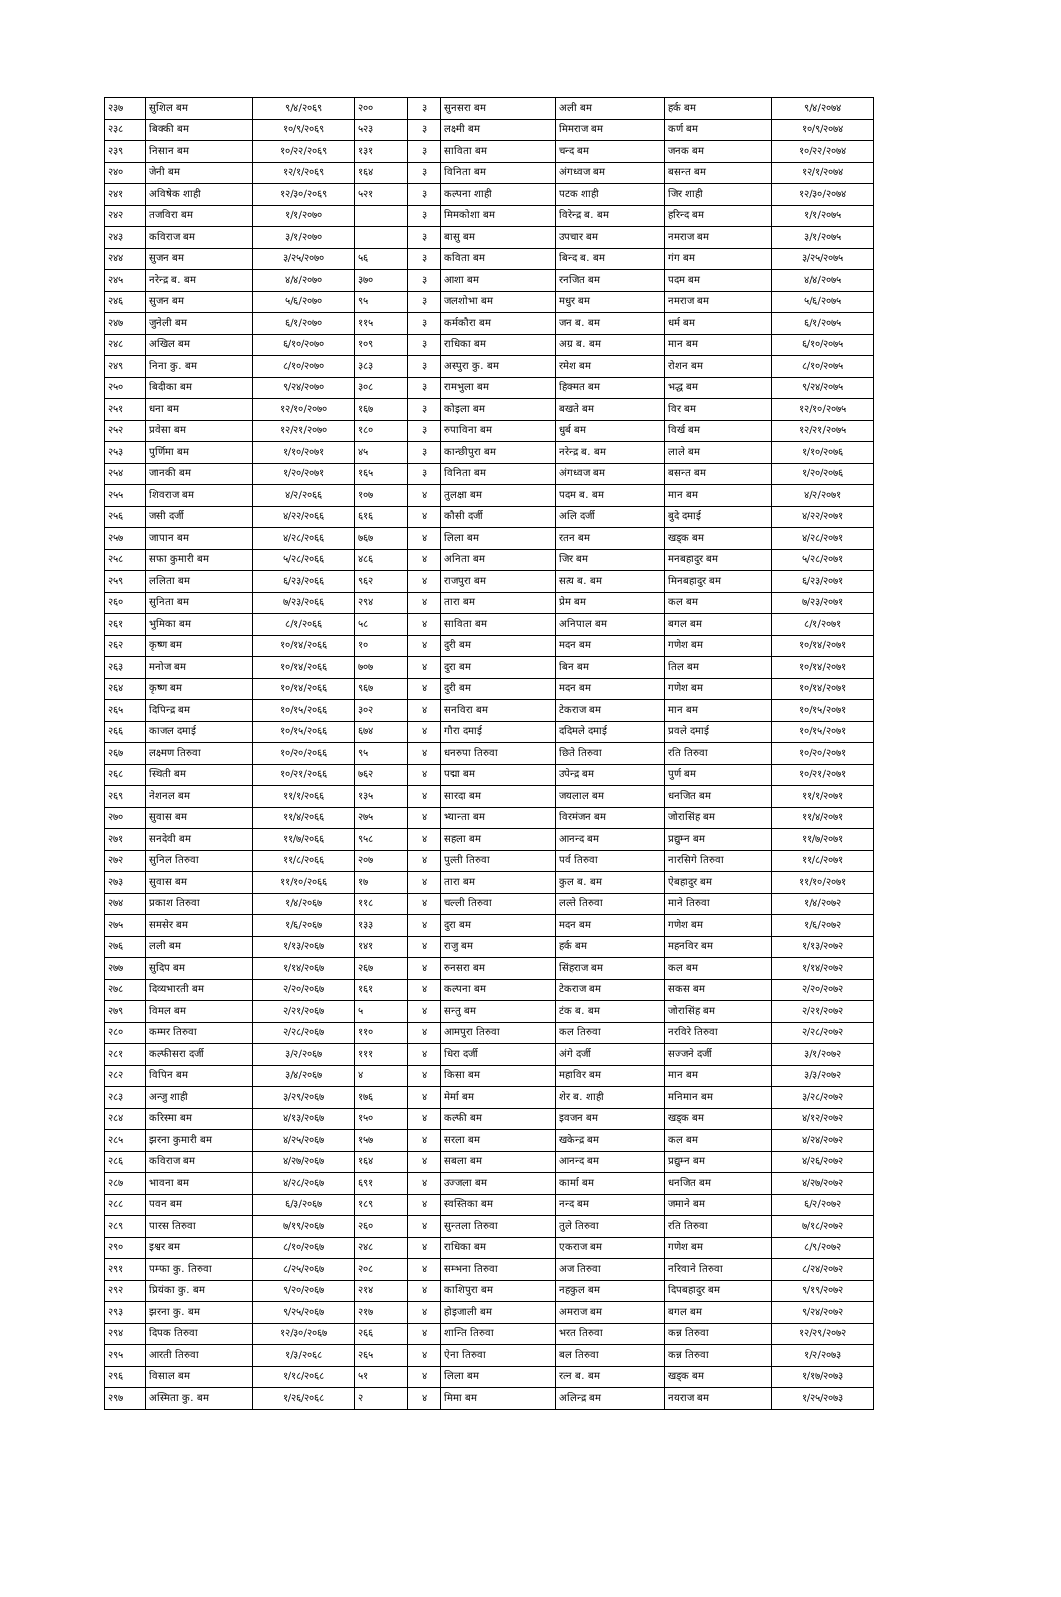| २३७ | सुशिल बम | ९/४/२०६९ | २०० | ३ | सुनसरा बम | अली बम | हर्क बम | ९/४/२०७४ |
| २३८ | बिक्की बम | १०/९/२०६९ | ५२३ | ३ | लक्ष्मी बम | मिमराज बम | कर्ण बम | १०/९/२०७४ |
| २३९ | निसान बम | १०/२२/२०६९ | १३१ | ३ | साविता बम | चन्द बम | जनक बम | १०/२२/२०७४ |
| २४० | जेनी बम | १२/१/२०६९ | १६४ | ३ | विनिता बम | अंगध्वज बम | बसन्त बम | १२/१/२०७४ |
| २४१ | अविषेक शाही | १२/३०/२०६९ | ५२१ | ३ | कल्पना शाही | पटक शाही | जिर शाही | १२/३०/२०७४ |
| २४२ | तजविरा बम | १/१/२०७० | | ३ | मिमकोशा बम | विरेन्द्र ब. बम | हरिन्द बम | १/१/२०७५ |
| २४३ | कविराज बम | ३/१/२०७० | | ३ | बासु बम | उपचार बम | नमराज बम | ३/१/२०७५ |
| २४४ | सुजन बम | ३/२५/२०७० | ५६ | ३ | कविता बम | बिन्द ब. बम | गंग बम | ३/२५/२०७५ |
| २४५ | नरेन्द्र ब. बम | ४/४/२०७० | ३७० | ३ | आशा बम | रनजित बम | पदम बम | ४/४/२०७५ |
| २४६ | सुजन बम | ५/६/२०७० | ९५ | ३ | जलशोभा बम | मधुर बम | नमराज बम | ५/६/२०७५ |
| २४७ | जुनेली बम | ६/१/२०७० | ११५ | ३ | कर्मकौरा बम | जन ब. बम | धर्म बम | ६/१/२०७५ |
| २४८ | अखिल बम | ६/१०/२०७० | १०९ | ३ | राधिका बम | अग्र ब. बम | मान बम | ६/१०/२०७५ |
| २४९ | निना कु. बम | ८/१०/२०७० | ३८३ | ३ | अस्पुरा कु. बम | रमेश बम | रोशन बम | ८/१०/२०७५ |
| २५० | बिदीका बम | ९/२४/२०७० | ३०८ | ३ | रामभुला बम | हिक्मत बम | भद्ध बम | ९/२४/२०७५ |
| २५१ | धना बम | १२/१०/२०७० | १६७ | ३ | कोइला बम | बखते बम | विर बम | १२/१०/२०७५ |
| २५२ | प्रवेसा बम | १२/२१/२०७० | १८० | ३ | रुपाविना बम | धुर्ब बम | विर्ख बम | १२/२१/२०७५ |
| २५३ | पुर्णिमा बम | १/१०/२०७१ | ४५ | ३ | कान्छीपुरा बम | नरेन्द्र ब. बम | लाले बम | १/१०/२०७६ |
| २५४ | जानकी बम | १/२०/२०७१ | १६५ | ३ | विनिता बम | अंगध्वज बम | बसन्त बम | १/२०/२०७६ |
| २५५ | शिवराज बम | ४/२/२०६६ | १०७ | ४ | तुलक्षा बम | पदम ब. बम | मान बम | ४/२/२०७१ |
| २५६ | जसी दर्जी | ४/२२/२०६६ | ६१६ | ४ | कौसी दर्जी | अलि दर्जी | बुदे दमाई | ४/२२/२०७१ |
| २५७ | जापान बम | ४/२८/२०६६ | ७६७ | ४ | लिला बम | रतन बम | खड्क बम | ४/२८/२०७१ |
| २५८ | सफा कुमारी बम | ५/२८/२०६६ | ४८६ | ४ | अनिता बम | जिर बम | मनबहादुर बम | ५/२८/२०७१ |
| २५९ | ललिता बम | ६/२३/२०६६ | ९६२ | ४ | राजपुरा बम | सत्य ब. बम | मिनबहादुर बम | ६/२३/२०७१ |
| २६० | सुनिता बम | ७/२३/२०६६ | २९४ | ४ | तारा बम | प्रेम बम | कल बम | ७/२३/२०७१ |
| २६१ | भुमिका बम | ८/१/२०६६ | ५८ | ४ | साविता बम | अनिपाल बम | बगल बम | ८/१/२०७१ |
| २६२ | कृष्ण बम | १०/१४/२०६६ | १० | ४ | दुरी बम | मदन बम | गणेश बम | १०/१४/२०७१ |
| २६३ | मनोज बम | १०/१४/२०६६ | ७०७ | ४ | दुरा बम | बिन बम | तिल बम | १०/१४/२०७१ |
| २६४ | कृष्ण बम | १०/१४/२०६६ | ९६७ | ४ | दुरी बम | मदन बम | गणेश बम | १०/१४/२०७१ |
| २६५ | दिपिन्द्र बम | १०/१५/२०६६ | ३०२ | ४ | सनविरा बम | टेकराज बम | मान बम | १०/१५/२०७१ |
| २६६ | काजल दमाई | १०/१५/२०६६ | ६७४ | ४ | गौरा दमाई | ददिमले दमाई | प्रवले दमाई | १०/१५/२०७१ |
| २६७ | लक्ष्मण तिरुवा | १०/२०/२०६६ | ९५ | ४ | धनरुपा तिरुवा | छिते तिरुवा | रति तिरुवा | १०/२०/२०७१ |
| २६८ | स्थिती बम | १०/२१/२०६६ | ७६२ | ४ | पद्मा बम | उपेन्द्र बम | पुर्ण बम | १०/२१/२०७१ |
| २६९ | नेशनल बम | ११/१/२०६६ | १३५ | ४ | सारदा बम | जयलाल बम | धनजित बम | ११/१/२०७१ |
| २७० | सुवास बम | ११/४/२०६६ | २७५ | ४ | भ्यान्ता बम | विरमंजन बम | जोरासिंह बम | ११/४/२०७१ |
| २७१ | सनदेवी बम | ११/७/२०६६ | ९५८ | ४ | सहला बम | आनन्द बम | प्रद्युम्न बम | ११/७/२०७१ |
| २७२ | सुनिल तिरुवा | ११/८/२०६६ | २०७ | ४ | पुल्ती तिरुवा | पर्व तिरुवा | नारसिगे तिरुवा | ११/८/२०७१ |
| २७३ | सुवास बम | ११/१०/२०६६ | १७ | ४ | तारा बम | कुल ब. बम | ऐबहादुर बम | ११/१०/२०७१ |
| २७४ | प्रकाश तिरुवा | १/४/२०६७ | ११८ | ४ | चल्ली तिरुवा | लल्ते तिरुवा | माने तिरुवा | १/४/२०७२ |
| २७५ | समसेर बम | १/६/२०६७ | १३३ | ४ | दुरा बम | मदन बम | गणेश बम | १/६/२०७२ |
| २७६ | लली बम | १/१३/२०६७ | १४१ | ४ | राजु बम | हर्क बम | महनविर बम | १/१३/२०७२ |
| २७७ | सुदिप बम | १/१४/२०६७ | २६७ | ४ | रुनसरा बम | सिंहराज बम | कल बम | १/१४/२०७२ |
| २७८ | दिव्यभारती बम | २/२०/२०६७ | १६१ | ४ | कल्पना बम | टेकराज बम | सकस बम | २/२०/२०७२ |
| २७९ | विमल बम | २/२१/२०६७ | ५ | ४ | सन्तु बम | टंक ब. बम | जोरासिंह बम | २/२१/२०७२ |
| २८० | कम्मर तिरुवा | २/२८/२०६७ | ११० | ४ | आमपुरा तिरुवा | कल तिरुवा | नरविरे तिरुवा | २/२८/२०७२ |
| २८१ | कल्फीसरा दर्जी | ३/२/२०६७ | १११ | ४ | धिरा दर्जी | अंगे दर्जी | सज्जने दर्जी | ३/१/२०७२ |
| २८२ | विपिन बम | ३/४/२०६७ | ४ | ४ | किसा बम | महाविर बम | मान बम | ३/३/२०७२ |
| २८३ | अन्जु शाही | ३/२९/२०६७ | १७६ | ४ | मेर्मा बम | शेर ब. शाही | मनिमान बम | ३/२८/२०७२ |
| २८४ | करिस्मा बम | ४/१३/२०६७ | १५० | ४ | कल्फी बम | इवजन बम | खड्क बम | ४/१२/२०७२ |
| २८५ | झरना कुमारी बम | ४/२५/२०६७ | १५७ | ४ | सरला बम | खकेन्द्र बम | कल बम | ४/२४/२०७२ |
| २८६ | कविराज बम | ४/२७/२०६७ | १६४ | ४ | सबला बम | आनन्द बम | प्रद्युम्न बम | ४/२६/२०७२ |
| २८७ | भावना बम | ४/२८/२०६७ | ६९१ | ४ | उज्जला बम | कार्मा बम | धनजित बम | ४/२७/२०७२ |
| २८८ | पवन बम | ६/३/२०६७ | १८९ | ४ | स्वस्तिका बम | नन्द बम | जमाने बम | ६/२/२०७२ |
| २८९ | पारस तिरुवा | ७/१९/२०६७ | २६० | ४ | सुन्तला तिरुवा | तुले तिरुवा | रति तिरुवा | ७/१८/२०७२ |
| २९० | इश्वर बम | ८/१०/२०६७ | २४८ | ४ | राधिका बम | एकराज बम | गणेश बम | ८/९/२०७२ |
| २९१ | पम्फा कु. तिरुवा | ८/२५/२०६७ | २०८ | ४ | सम्भना तिरुवा | अज तिरुवा | नरिवाने तिरुवा | ८/२४/२०७२ |
| २९२ | प्रियंका कु. बम | ९/२०/२०६७ | २१४ | ४ | काशिपुरा बम | नहकुल बम | दिपबहादुर बम | ९/१९/२०७२ |
| २९३ | झरना कु. बम | ९/२५/२०६७ | २१७ | ४ | होइजाली बम | अमराज बम | बगल बम | ९/२४/२०७२ |
| २९४ | दिपक तिरुवा | १२/३०/२०६७ | २६६ | ४ | शान्ति तिरुवा | भरत तिरुवा | कन्न तिरुवा | १२/२९/२०७२ |
| २९५ | आरती तिरुवा | १/३/२०६८ | २६५ | ४ | ऐना तिरुवा | बल तिरुवा | कन्न तिरुवा | १/२/२०७३ |
| २९६ | विसाल बम | १/१८/२०६८ | ५१ | ४ | लिला बम | रत्न ब. बम | खड्क बम | १/१७/२०७३ |
| २९७ | अस्मिता कु. बम | १/२६/२०६८ | २ | ४ | मिमा बम | अलिन्द्र बम | नयराज बम | १/२५/२०७३ |